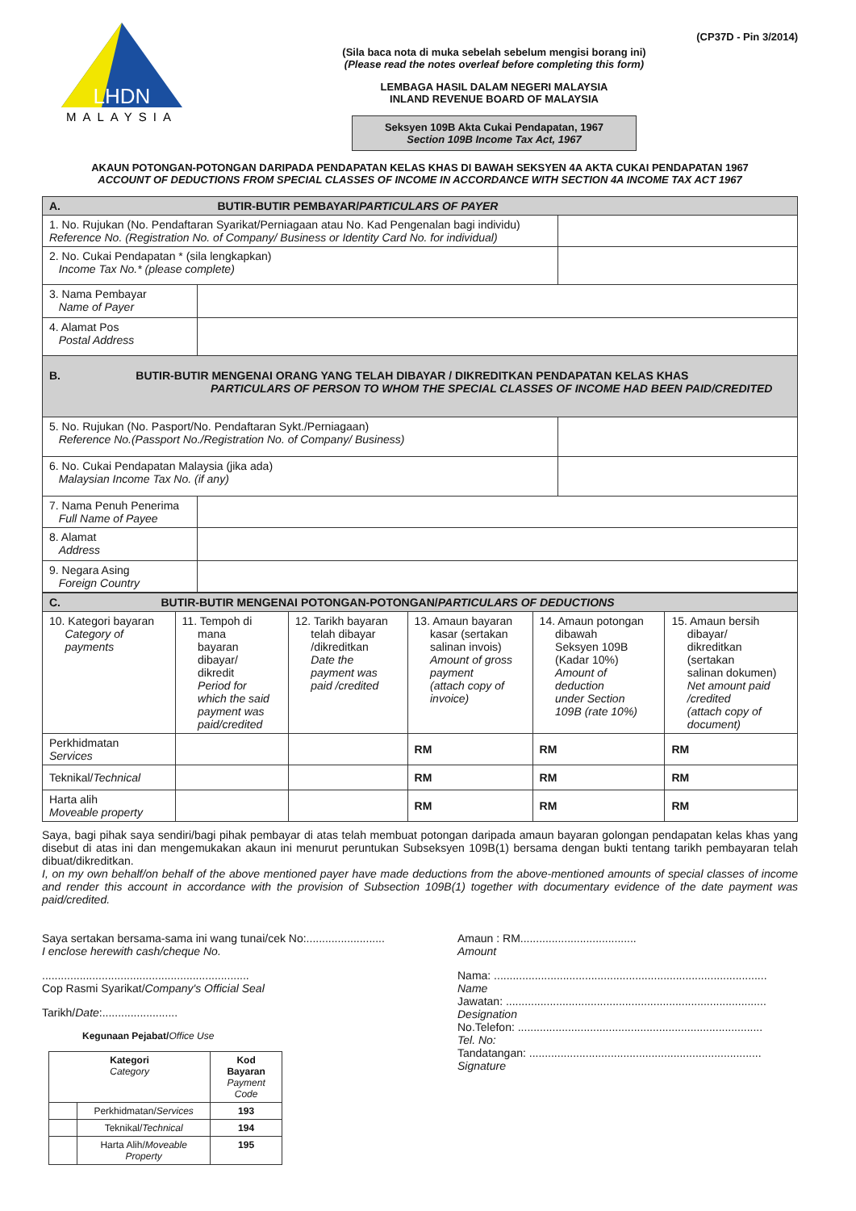(CP37D - Pin 3/2014)
LHDN
MALAYSIA
(Sila baca nota di muka sebelah sebelum mengisi borang ini)
(Please read the notes overleaf before completing this form)
LEMBAGA HASIL DALAM NEGERI MALAYSIA
INLAND REVENUE BOARD OF MALAYSIA
Seksyen 109B Akta Cukai Pendapatan, 1967
Section 109B Income Tax Act, 1967
AKAUN POTONGAN-POTONGAN DARIPADA PENDAPATAN KELAS KHAS DI BAWAH SEKSYEN 4A AKTA CUKAI PENDAPATAN 1967
ACCOUNT OF DEDUCTIONS FROM SPECIAL CLASSES OF INCOME IN ACCORDANCE WITH SECTION 4A INCOME TAX ACT 1967
| A. BUTIR-BUTIR PEMBAYAR/ PARTICULARS OF PAYER | | |
| 1. No. Rujukan (No. Pendaftaran Syarikat/Perniagaan atau No. Kad Pengenalan bagi individu) Reference No. (Registration No. of Company/ Business or Identity Card No. for individual) | | |
| 2. No. Cukai Pendapatan * (sila lengkapkan) Income Tax No.* (please complete) | | |
| 3. Nama Pembayar Name of Payer | | |
| 4. Alamat Pos Postal Address | | |
| B. BUTIR-BUTIR MENGENAI ORANG YANG TELAH DIBAYAR / DIKREDITKAN PENDAPATAN KELAS KHAS PARTICULARS OF PERSON TO WHOM THE SPECIAL CLASSES OF INCOME HAD BEEN PAID/CREDITED | | |
| 5. No. Rujukan (No. Pasport/No. Pendaftaran Sykt./Perniagaan) Reference No.(Passport No./Registration No. of Company/ Business) | | |
| 6. No. Cukai Pendapatan Malaysia (jika ada) Malaysian Income Tax No. (if any) | | |
| 7. Nama Penuh Penerima Full Name of Payee | | |
| 8. Alamat Address | | |
| 9. Negara Asing Foreign Country | | |
| C. BUTIR-BUTIR MENGENAI POTONGAN-POTONGAN/ PARTICULARS OF DEDUCTIONS | | | | | |
| 10. Kategori bayaran Category of payments | 11. Tempoh di mana bayaran dibayar/ dikredit Period for which the said payment was paid/credited | 12. Tarikh bayaran telah dibayar /dikreditkan Date the payment was paid /credited | 13. Amaun bayaran kasar (sertakan salinan invois) Amount of gross payment (attach copy of invoice) | 14. Amaun potongan dibawah Seksyen 109B (Kadar 10%) Amount of deduction under Section 109B (rate 10%) | 15. Amaun bersih dibayar/ dikreditkan (sertakan salinan dokumen) Net amount paid /credited (attach copy of document) |
| Perkhidmatan Services | | | RM | RM | RM |
| Teknikal/ Technical | | | RM | RM | RM |
| Harta alih Moveable property | | | RM | RM | RM |
Saya, bagi pihak saya sendiri/bagi pihak pembayar di atas telah membuat potongan daripada amaun bayaran golongan pendapatan kelas khas yang disebut di atas ini dan mengemukakan akaun ini menurut peruntukan Subseksyen 109B(1) bersama dengan bukti tentang tarikh pembayaran telah dibuat/dikreditkan.
I, on my own behalf/on behalf of the above mentioned payer have made deductions from the above-mentioned amounts of special classes of income and render this account in accordance with the provision of Subsection 109B(1) together with documentary evidence of the date payment was paid/credited.
Saya sertakan bersama-sama ini wang tunai/cek No:.........................
I enclose herewith cash/cheque No.
..................................................................
Cop Rasmi Syarikat/Company's Official Seal
Tarikh/Date:........................
Kegunaan Pejabat/Office Use
| Kategori Category | | Kod Bayaran Payment Code |
| --- | --- | --- |
| | Perkhidmatan/ Services | 193 |
| | Teknikal/ Technical | 194 |
| | Harta Alih/ Moveable Property | 195 |
Amaun : RM.....................................
Amount
Nama: .......................................................................................
Name
Jawatan: ...................................................................................
Designation
No.Telefon: ..............................................................................
Tel. No:
Tandatangan: ..........................................................................
Signature